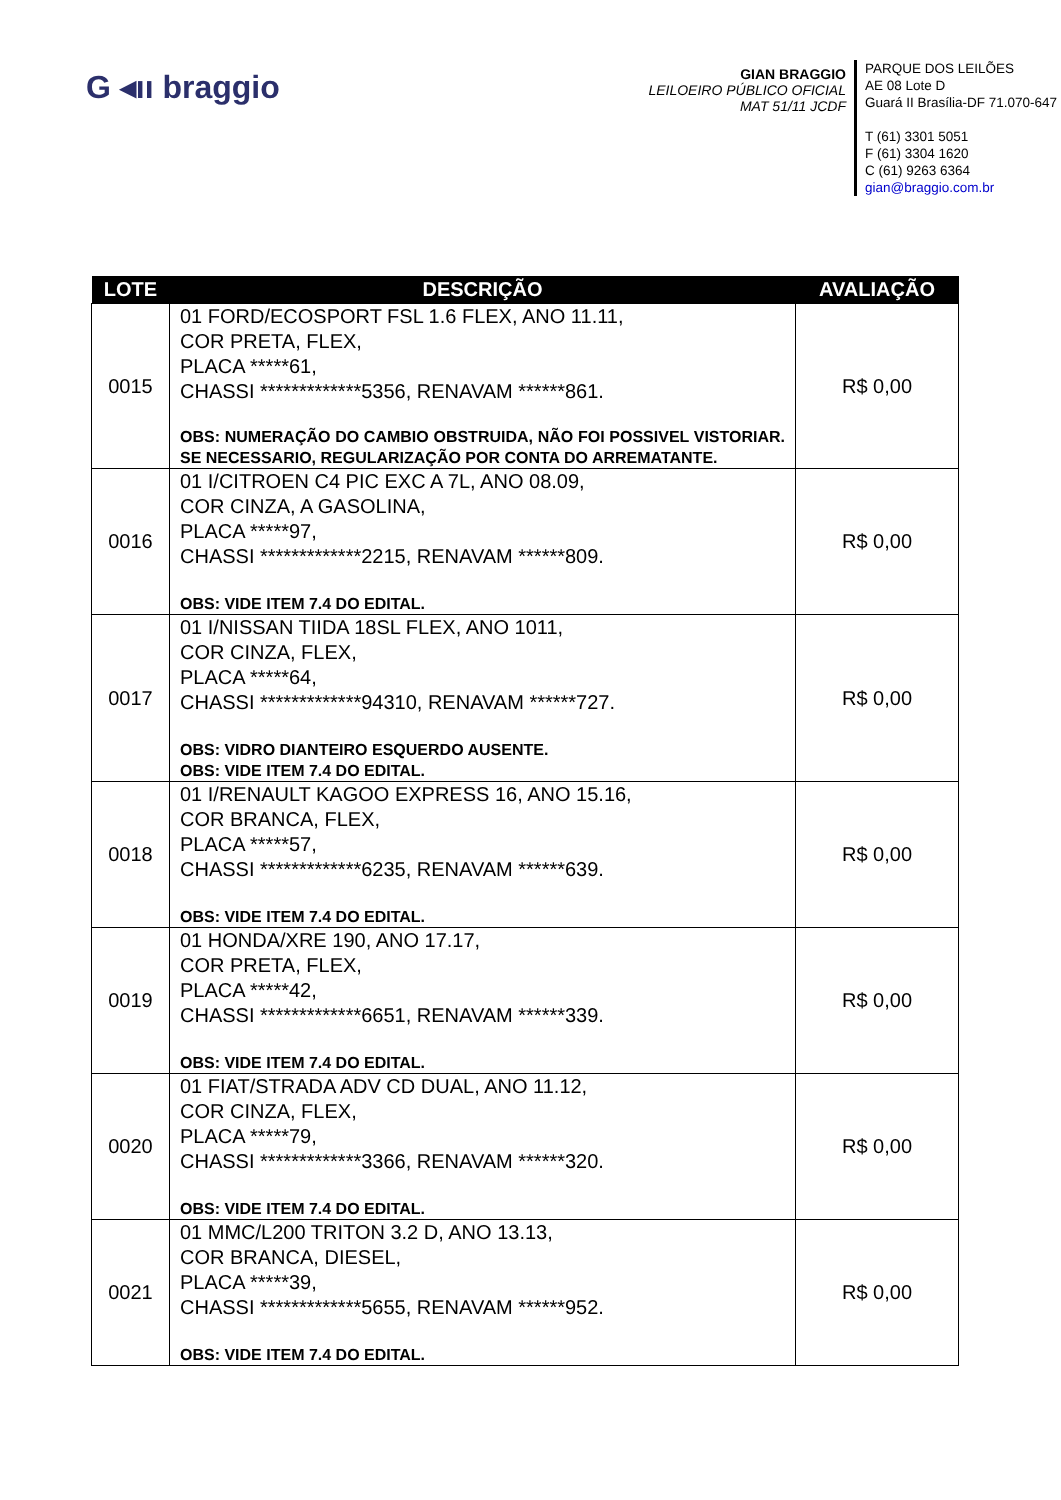G ◂ıı braggio
GIAN BRAGGIO
LEILOEIRO PÚBLICO OFICIAL
MAT 51/11 JCDF
PARQUE DOS LEILÕES
AE 08 Lote D
Guará II Brasília-DF 71.070-647
T (61) 3301 5051
F (61) 3304 1620
C (61) 9263 6364
gian@braggio.com.br
| LOTE | DESCRIÇÃO | AVALIAÇÃO |
| --- | --- | --- |
| 0015 | 01 FORD/ECOSPORT FSL 1.6 FLEX, ANO 11.11, COR PRETA, FLEX, PLACA *****61, CHASSI *************5356, RENAVAM ******861. OBS: NUMERAÇÃO DO CAMBIO OBSTRUIDA, NÃO FOI POSSIVEL VISTORIAR. SE NECESSARIO, REGULARIZAÇÃO POR CONTA DO ARREMATANTE. | R$ 0,00 |
| 0016 | 01 I/CITROEN C4 PIC EXC A 7L, ANO 08.09, COR CINZA, A GASOLINA, PLACA *****97, CHASSI *************2215, RENAVAM ******809. OBS: VIDE ITEM 7.4 DO EDITAL. | R$ 0,00 |
| 0017 | 01 I/NISSAN TIIDA 18SL FLEX, ANO 1011, COR CINZA, FLEX, PLACA *****64, CHASSI *************94310, RENAVAM ******727. OBS: VIDRO DIANTEIRO ESQUERDO AUSENTE. OBS: VIDE ITEM 7.4 DO EDITAL. | R$ 0,00 |
| 0018 | 01 I/RENAULT KAGOO EXPRESS 16, ANO 15.16, COR BRANCA, FLEX, PLACA *****57, CHASSI *************6235, RENAVAM ******639. OBS: VIDE ITEM 7.4 DO EDITAL. | R$ 0,00 |
| 0019 | 01 HONDA/XRE 190, ANO 17.17, COR PRETA, FLEX, PLACA *****42, CHASSI *************6651, RENAVAM ******339. OBS: VIDE ITEM 7.4 DO EDITAL. | R$ 0,00 |
| 0020 | 01 FIAT/STRADA ADV CD DUAL, ANO 11.12, COR CINZA, FLEX, PLACA *****79, CHASSI *************3366, RENAVAM ******320. OBS: VIDE ITEM 7.4 DO EDITAL. | R$ 0,00 |
| 0021 | 01 MMC/L200 TRITON 3.2 D, ANO 13.13, COR BRANCA, DIESEL, PLACA *****39, CHASSI *************5655, RENAVAM ******952. OBS: VIDE ITEM 7.4 DO EDITAL. | R$ 0,00 |